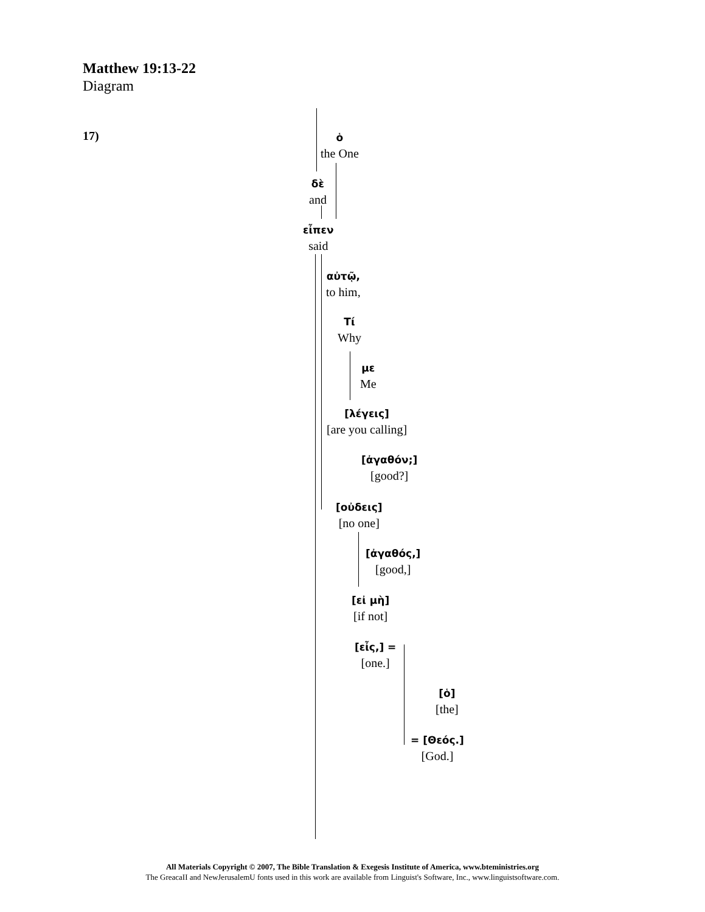Matthew 19:13-22
Diagram
17)
ὁ
the One
δὲ
and
εἶπεν
said
αὐτῷ,
to him,
Tί
Why
με
Me
[λέγεις]
[are you calling]
[ἀγαθόν;]
[good?]
[οὐδεις]
[no one]
[ἀγαθός,]
[good,]
[εἰ μὴ]
[if not]
[εἶς,] =
[one.]
[ὁ]
[the]
= [Θεός.]
[God.]
All Materials Copyright © 2007, The Bible Translation & Exegesis Institute of America, www.bteministries.org
The GreacaII and NewJerusalemU fonts used in this work are available from Linguist's Software, Inc., www.linguistsoftware.com.